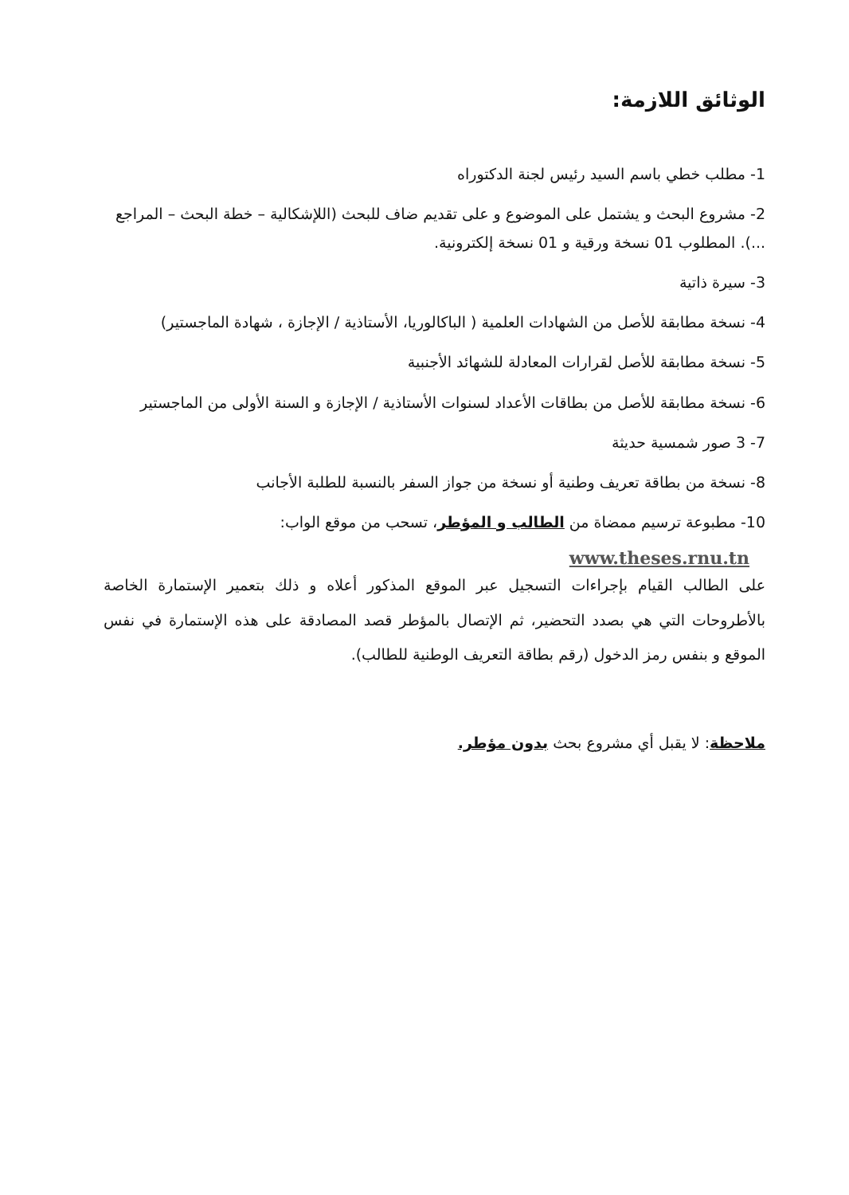الوثائق اللازمة:
1- مطلب خطي باسم السيد رئيس لجنة الدكتوراه
2- مشروع البحث و يشتمل على الموضوع و على تقديم ضاف للبحث (اللإشكالية – خطة البحث – المراجع ...). المطلوب 01 نسخة ورقية و 01 نسخة إلكترونية.
3- سيرة ذاتية
4- نسخة مطابقة للأصل من الشهادات العلمية ( الباكالوريا، الأستاذية / الإجازة ، شهادة الماجستير)
5- نسخة مطابقة للأصل لقرارات المعادلة للشهائد الأجنبية
6- نسخة مطابقة للأصل من بطاقات الأعداد لسنوات الأستاذية / الإجازة و السنة الأولى من الماجستير
7- 3 صور شمسية حديثة
8- نسخة من بطاقة تعريف وطنية أو نسخة من جواز السفر بالنسبة للطلبة الأجانب
10- مطبوعة ترسيم ممضاة من الطالب و المؤطر، تسحب من موقع الواب:
www.theses.rnu.tn
على الطالب القيام بإجراءات التسجيل عبر الموقع المذكور أعلاه و ذلك بتعمير الإستمارة الخاصة بالأطروحات التي هي بصدد التحضير، ثم الإتصال بالمؤطر قصد المصادقة على هذه الإستمارة في نفس الموقع و بنفس رمز الدخول (رقم بطاقة التعريف الوطنية للطالب).
ملاحظة: لا يقبل أي مشروع بحث بدون مؤطر.